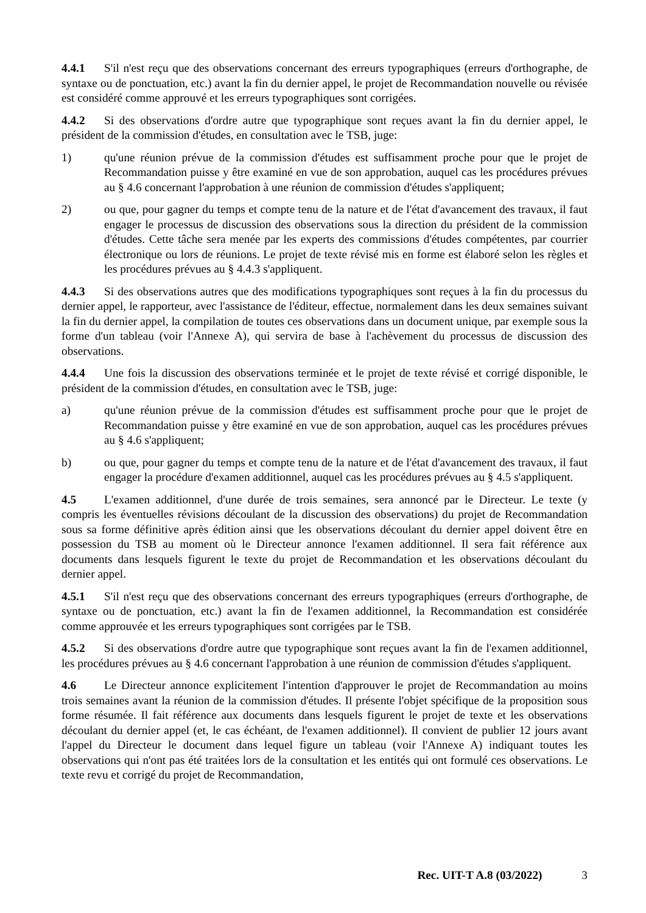4.4.1 S'il n'est reçu que des observations concernant des erreurs typographiques (erreurs d'orthographe, de syntaxe ou de ponctuation, etc.) avant la fin du dernier appel, le projet de Recommandation nouvelle ou révisée est considéré comme approuvé et les erreurs typographiques sont corrigées.
4.4.2 Si des observations d'ordre autre que typographique sont reçues avant la fin du dernier appel, le président de la commission d'études, en consultation avec le TSB, juge:
1) qu'une réunion prévue de la commission d'études est suffisamment proche pour que le projet de Recommandation puisse y être examiné en vue de son approbation, auquel cas les procédures prévues au § 4.6 concernant l'approbation à une réunion de commission d'études s'appliquent;
2) ou que, pour gagner du temps et compte tenu de la nature et de l'état d'avancement des travaux, il faut engager le processus de discussion des observations sous la direction du président de la commission d'études. Cette tâche sera menée par les experts des commissions d'études compétentes, par courrier électronique ou lors de réunions. Le projet de texte révisé mis en forme est élaboré selon les règles et les procédures prévues au § 4.4.3 s'appliquent.
4.4.3 Si des observations autres que des modifications typographiques sont reçues à la fin du processus du dernier appel, le rapporteur, avec l'assistance de l'éditeur, effectue, normalement dans les deux semaines suivant la fin du dernier appel, la compilation de toutes ces observations dans un document unique, par exemple sous la forme d'un tableau (voir l'Annexe A), qui servira de base à l'achèvement du processus de discussion des observations.
4.4.4 Une fois la discussion des observations terminée et le projet de texte révisé et corrigé disponible, le président de la commission d'études, en consultation avec le TSB, juge:
a) qu'une réunion prévue de la commission d'études est suffisamment proche pour que le projet de Recommandation puisse y être examiné en vue de son approbation, auquel cas les procédures prévues au § 4.6 s'appliquent;
b) ou que, pour gagner du temps et compte tenu de la nature et de l'état d'avancement des travaux, il faut engager la procédure d'examen additionnel, auquel cas les procédures prévues au § 4.5 s'appliquent.
4.5 L'examen additionnel, d'une durée de trois semaines, sera annoncé par le Directeur. Le texte (y compris les éventuelles révisions découlant de la discussion des observations) du projet de Recommandation sous sa forme définitive après édition ainsi que les observations découlant du dernier appel doivent être en possession du TSB au moment où le Directeur annonce l'examen additionnel. Il sera fait référence aux documents dans lesquels figurent le texte du projet de Recommandation et les observations découlant du dernier appel.
4.5.1 S'il n'est reçu que des observations concernant des erreurs typographiques (erreurs d'orthographe, de syntaxe ou de ponctuation, etc.) avant la fin de l'examen additionnel, la Recommandation est considérée comme approuvée et les erreurs typographiques sont corrigées par le TSB.
4.5.2 Si des observations d'ordre autre que typographique sont reçues avant la fin de l'examen additionnel, les procédures prévues au § 4.6 concernant l'approbation à une réunion de commission d'études s'appliquent.
4.6 Le Directeur annonce explicitement l'intention d'approuver le projet de Recommandation au moins trois semaines avant la réunion de la commission d'études. Il présente l'objet spécifique de la proposition sous forme résumée. Il fait référence aux documents dans lesquels figurent le projet de texte et les observations découlant du dernier appel (et, le cas échéant, de l'examen additionnel). Il convient de publier 12 jours avant l'appel du Directeur le document dans lequel figure un tableau (voir l'Annexe A) indiquant toutes les observations qui n'ont pas été traitées lors de la consultation et les entités qui ont formulé ces observations. Le texte revu et corrigé du projet de Recommandation,
Rec. UIT-T A.8 (03/2022) 3